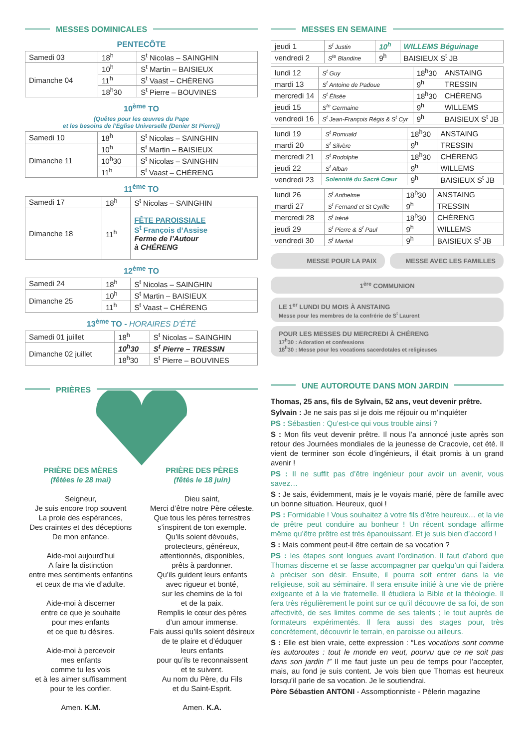MESSES DOMINICALES
PENTECÔTE
| Samedi 03 | 18<sup>h</sup> | S<sup>t</sup> Nicolas – SAINGHIN |
| Dimanche 04 | 10<sup>h</sup> | S<sup>t</sup> Martin – BAISIEUX |
| | 11<sup>h</sup> | S<sup>t</sup> Vaast – CHÉRENG |
| | 18<sup>h</sup>30 | S<sup>t</sup> Pierre – BOUVINES |
10<sup>ème</sup> TO
(Quêtes pour les œuvres du Pape
et les besoins de l’Eglise Universelle (Denier St Pierre))
| Samedi 10 | 18<sup>h</sup> | S<sup>t</sup> Nicolas – SAINGHIN |
| Dimanche 11 | 10<sup>h</sup> | S<sup>t</sup> Martin – BAISIEUX |
| | 10<sup>h</sup>30 | S<sup>t</sup> Nicolas – SAINGHIN |
| | 11<sup>h</sup> | S<sup>t</sup> Vaast – CHÉRENG |
11<sup>ème</sup> TO
| Samedi 17 | 18<sup>h</sup> | S<sup>t</sup> Nicolas – SAINGHIN |
| Dimanche 18 | 11<sup>h</sup> | FÊTE PAROISSIALE S<sup>t</sup> François d’Assise Ferme de l’Autour à CHÉRENG |
12<sup>ème</sup> TO
| Samedi 24 | 18<sup>h</sup> | S<sup>t</sup> Nicolas – SAINGHIN |
| Dimanche 25 | 10<sup>h</sup> | S<sup>t</sup> Martin – BAISIEUX |
| | 11<sup>h</sup> | S<sup>t</sup> Vaast – CHÉRENG |
13<sup>ème</sup> TO - HORAIRES D’ÉTÉ
| Samedi 01 juillet | 18<sup>h</sup> | S<sup>t</sup> Nicolas – SAINGHIN |
| Dimanche 02 juillet | 10<sup>h</sup>30 | S<sup>t</sup> Pierre – TRESSIN |
| | 18<sup>h</sup>30 | S<sup>t</sup> Pierre – BOUVINES |
PRIÈRES
PRIÈRE DES MÈRES
(fêtées le 28 mai)
Seigneur,
Je suis encore trop souvent
La proie des espérances,
Des craintes et des déceptions
De mon enfance.
Aide-moi aujourd’hui
A faire la distinction
entre mes sentiments enfantins
et ceux de ma vie d’adulte.
Aide-moi à discerner
entre ce que je souhaite
pour mes enfants
et ce que tu désires.
Aide-moi à percevoir
mes enfants
comme tu les vois
et à les aimer suffisamment
pour te les confier.
Amen. K.M.
PRIÈRE DES PÈRES
(fêtés le 18 juin)
Dieu saint,
Merci d’être notre Père céleste.
Que tous les pères terrestres
s’inspirent de ton exemple.
Qu’ils soient dévoués,
protecteurs, généreux,
attentionnés, disponibles,
prêts à pardonner.
Qu’ils guident leurs enfants
avec rigueur et bonté,
sur les chemins de la foi
et de la paix.
Remplis le cœur des pères
d’un amour immense.
Fais aussi qu’ils soient désireux
de te plaire et d’éduquer
leurs enfants
pour qu’ils te reconnaissent
et te suivent.
Au nom du Père, du Fils
et du Saint-Esprit.
Amen. K.A.
MESSES EN SEMAINE
| jeudi 1 | S<sup>t</sup> Justin | 10<sup>h</sup> | WILLEMS Béguinage |
| vendredi 2 | S<sup>te</sup> Blandine | 9<sup>h</sup> | BAISIEUX S<sup>t</sup> JB |
| lundi 12 | S<sup>t</sup> Guy | 18<sup>h</sup>30 | ANSTAING |
| mardi 13 | S<sup>t</sup> Antoine de Padoue | 9<sup>h</sup> | TRESSIN |
| mercredi 14 | S<sup>t</sup> Élisée | 18<sup>h</sup>30 | CHÉRENG |
| jeudi 15 | S<sup>te</sup> Germaine | 9<sup>h</sup> | WILLEMS |
| vendredi 16 | S<sup>t</sup> Jean-François Régis & S<sup>t</sup> Cyr | 9<sup>h</sup> | BAISIEUX S<sup>t</sup> JB |
| lundi 19 | S<sup>t</sup> Romuald | 18<sup>h</sup>30 | ANSTAING |
| mardi 20 | S<sup>t</sup> Silvère | 9<sup>h</sup> | TRESSIN |
| mercredi 21 | S<sup>t</sup> Rodolphe | 18<sup>h</sup>30 | CHÉRENG |
| jeudi 22 | S<sup>t</sup> Alban | 9<sup>h</sup> | WILLEMS |
| vendredi 23 | Solennité du Sacré Cœur | 9<sup>h</sup> | BAISIEUX S<sup>t</sup> JB |
| lundi 26 | S<sup>t</sup> Anthelme | 18<sup>h</sup>30 | ANSTAING |
| mardi 27 | S<sup>t</sup> Fernand et St Cyrille | 9<sup>h</sup> | TRESSIN |
| mercredi 28 | S<sup>t</sup> Iréné | 18<sup>h</sup>30 | CHÉRENG |
| jeudi 29 | S<sup>t</sup> Pierre & S<sup>t</sup> Paul | 9<sup>h</sup> | WILLEMS |
| vendredi 30 | S<sup>t</sup> Martial | 9<sup>h</sup> | BAISIEUX S<sup>t</sup> JB |
MESSE POUR LA PAIX MESSE AVEC LES FAMILLES
1<sup>ère</sup> COMMUNION
LE 1<sup>er</sup> LUNDI DU MOIS À ANSTAING
Messe pour les membres de la confrérie de S<sup>t</sup> Laurent
POUR LES MESSES DU MERCREDI À CHÉRENG
17<sup>h</sup>30 : Adoration et confessions
18<sup>h</sup>30 : Messe pour les vocations sacerdotales et religieuses
UNE AUTOROUTE DANS MON JARDIN
Thomas, 25 ans, fils de Sylvain, 52 ans, veut devenir prêtre.
Sylvain : Je ne sais pas si je dois me réjouir ou m’inquiéter
PS : Sébastien : Qu’est-ce qui vous trouble ainsi ?
S : Mon fils veut devenir prêtre. Il nous l’a annoncé juste après son retour des Journées mondiales de la jeunesse de Cracovie, cet été. Il vient de terminer son école d’ingénieurs, il était promis à un grand avenir !
PS : Il ne suffit pas d’être ingénieur pour avoir un avenir, vous savez…
S : Je sais, évidemment, mais je le voyais marié, père de famille avec un bonne situation. Heureux, quoi !
PS : Formidable ! Vous souhaitez à votre fils d’être heureux… et la vie de prêtre peut conduire au bonheur ! Un récent sondage affirme même qu’être prêtre est très épanouissant. Et je suis bien d’accord !
S : Mais comment peut-il être certain de sa vocation ?
PS : les étapes sont longues avant l’ordination. Il faut d’abord que Thomas discerne et se fasse accompagner par quelqu’un qui l’aidera à préciser son désir. Ensuite, il pourra soit entrer dans la vie religieuse, soit au séminaire. Il sera ensuite initié à une vie de prière exigeante et à la vie fraternelle. Il étudiera la Bible et la théologie. Il fera très régulièrement le point sur ce qu’il découvre de sa foi, de son affectivité, de ses limites comme de ses talents ; le tout auprès de formateurs expérimentés. Il fera aussi des stages pour, très concrètement, découvrir le terrain, en paroisse ou ailleurs.
S : Elle est bien vraie, cette expression : “Les vocations sont comme les autoroutes : tout le monde en veut, pourvu que ce ne soit pas dans son jardin !” Il me faut juste un peu de temps pour l’accepter, mais, au fond je suis content. Je vois bien que Thomas est heureux lorsqu’il parle de sa vocation. Je le soutiendrai.
Père Sébastien ANTONI - Assomptionniste - Pèlerin magazine